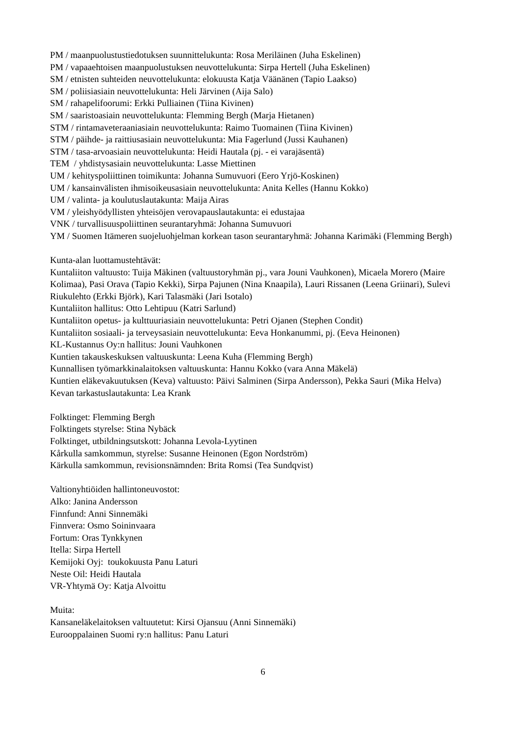PM / maanpuolustustiedotuksen suunnittelukunta: Rosa Meriläinen (Juha Eskelinen)
PM / vapaaehtoisen maanpuolustuksen neuvottelukunta: Sirpa Hertell (Juha Eskelinen)
SM / etnisten suhteiden neuvottelukunta: elokuusta Katja Väänänen (Tapio Laakso)
SM / poliisiasiain neuvottelukunta: Heli Järvinen (Aija Salo)
SM / rahapelifoorumi: Erkki Pulliainen (Tiina Kivinen)
SM / saaristoasiain neuvottelukunta: Flemming Bergh (Marja Hietanen)
STM / rintamaveteraaniasiain neuvottelukunta: Raimo Tuomainen (Tiina Kivinen)
STM / päihde- ja raittiusasiain neuvottelukunta: Mia Fagerlund (Jussi Kauhanen)
STM / tasa-arvoasiain neuvottelukunta: Heidi Hautala (pj. - ei varajäsentä)
TEM / yhdistysasiain neuvottelukunta: Lasse Miettinen
UM / kehityspoliittinen toimikunta: Johanna Sumuvuori (Eero Yrjö-Koskinen)
UM / kansainvälisten ihmisoikeusasiain neuvottelukunta: Anita Kelles (Hannu Kokko)
UM / valinta- ja koulutuslautakunta: Maija Airas
VM / yleishyödyllisten yhteisöjen verovapauslautakunta: ei edustajaa
VNK / turvallisuuspoliittinen seurantaryhmä: Johanna Sumuvuori
YM / Suomen Itämeren suojeluohjelman korkean tason seurantaryhmä: Johanna Karimäki (Flemming Bergh)
Kunta-alan luottamustehtävät:
Kuntaliiton valtuusto: Tuija Mäkinen (valtuustoryhmän pj., vara Jouni Vauhkonen), Micaela Morero (Maire Kolimaa), Pasi Orava (Tapio Kekki), Sirpa Pajunen (Nina Knaapila), Lauri Rissanen (Leena Griinari), Sulevi Riukulehto (Erkki Björk), Kari Talasmäki (Jari Isotalo)
Kuntaliiton hallitus: Otto Lehtipuu (Katri Sarlund)
Kuntaliiton opetus- ja kulttuuriasiain neuvottelukunta: Petri Ojanen (Stephen Condit)
Kuntaliiton sosiaali- ja terveysasiain neuvottelukunta: Eeva Honkanummi, pj. (Eeva Heinonen)
KL-Kustannus Oy:n hallitus: Jouni Vauhkonen
Kuntien takauskeskuksen valtuuskunta: Leena Kuha (Flemming Bergh)
Kunnallisen työmarkkinalaitoksen valtuuskunta: Hannu Kokko (vara Anna Mäkelä)
Kuntien eläkevakuutuksen (Keva) valtuusto: Päivi Salminen (Sirpa Andersson), Pekka Sauri (Mika Helva)
Kevan tarkastuslautakunta: Lea Krank
Folktinget: Flemming Bergh
Folktingets styrelse: Stina Nybäck
Folktinget, utbildningsutskott: Johanna Levola-Lyytinen
Kårkulla samkommun, styrelse: Susanne Heinonen (Egon Nordström)
Kärkulla samkommun, revisionsnämnden: Brita Romsi (Tea Sundqvist)
Valtionyhtiöiden hallintoneuvostot:
Alko: Janina Andersson
Finnfund: Anni Sinnemäki
Finnvera: Osmo Soininvaara
Fortum: Oras Tynkkynen
Itella: Sirpa Hertell
Kemijoki Oyj: toukokuusta Panu Laturi
Neste Oil: Heidi Hautala
VR-Yhtymä Oy: Katja Alvoittu
Muita:
Kansaneläkelaitoksen valtuutetut: Kirsi Ojansuu (Anni Sinnemäki)
Eurooppalainen Suomi ry:n hallitus: Panu Laturi
6